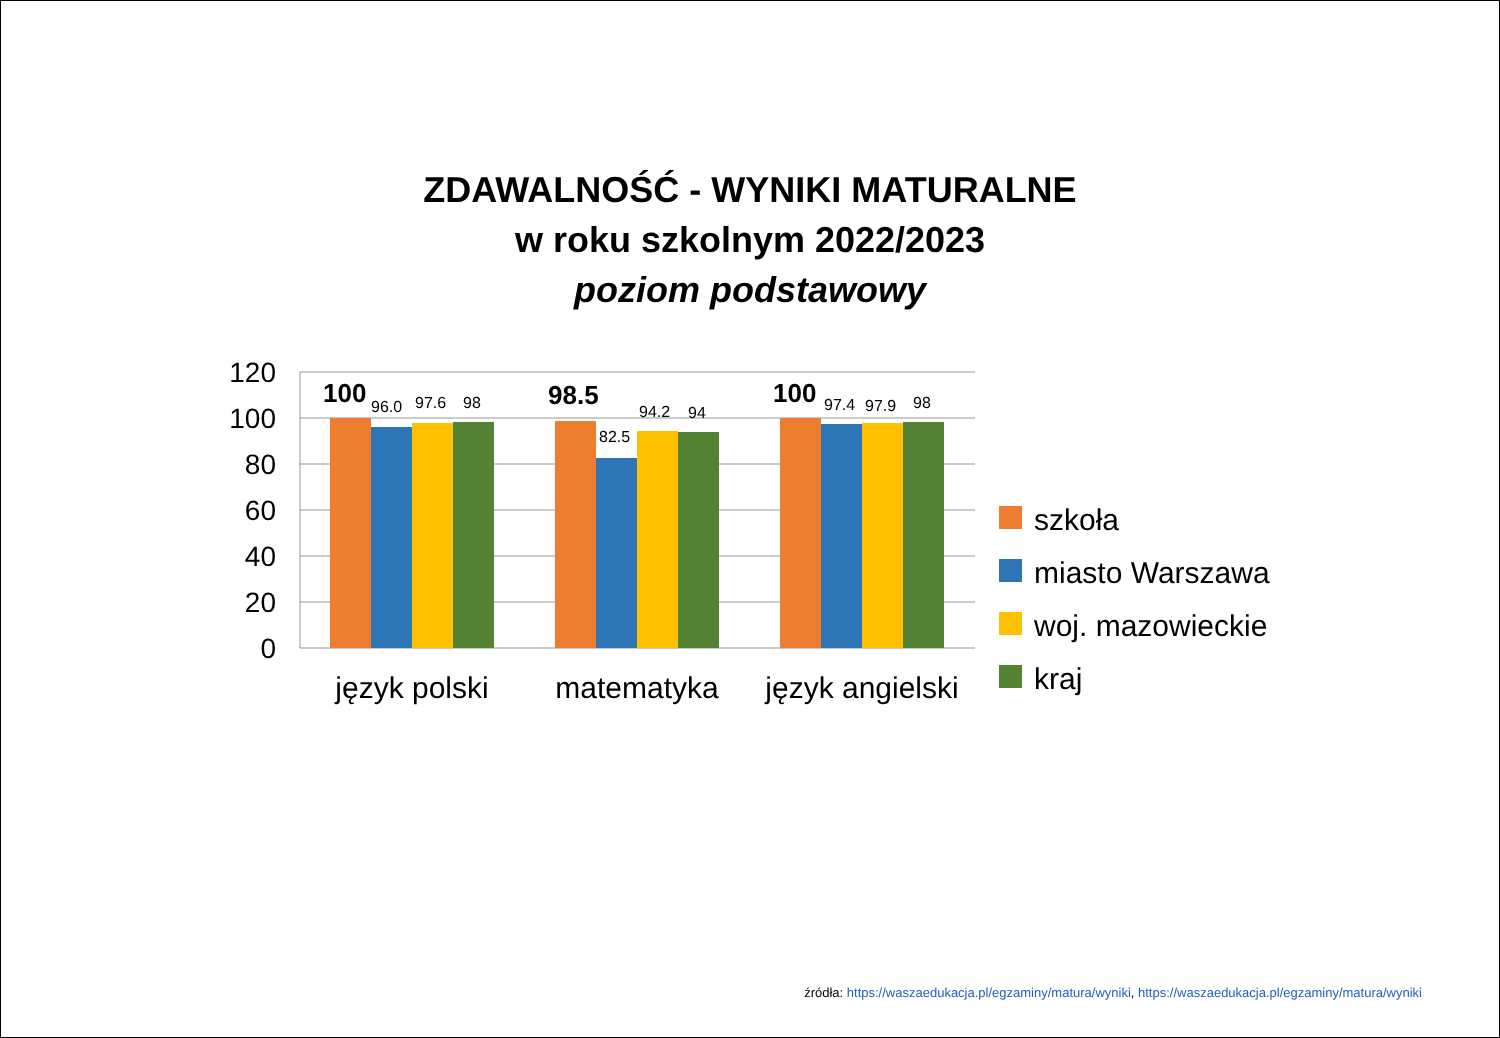ZDAWALNOŚĆ - WYNIKI MATURALNE
w roku szkolnym 2022/2023
poziom podstawowy
120
100
80
60
40
20
0
100
98.5
100
96.0
97.6
98
82.5
94.2
94
97.4
97.9
98
język polski
matematyka
język angielski
szkoła
miasto Warszawa
woj. mazowieckie
kraj
źródła: https://waszaedukacja.pl/egzaminy/matura/wyniki, https://waszaedukacja.pl/egzaminy/matura/wyniki